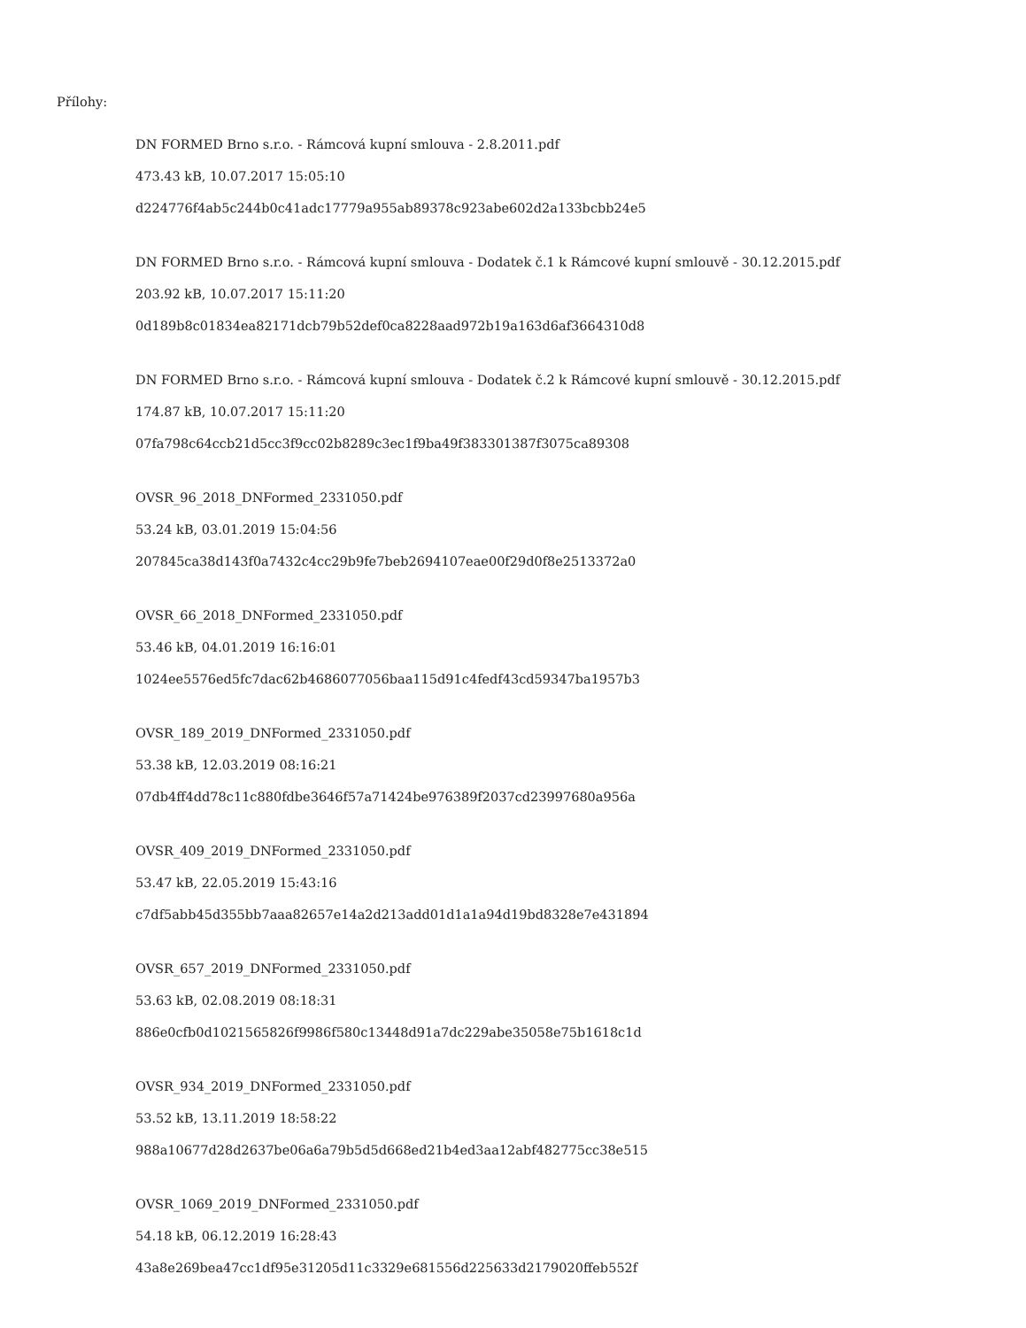Přílohy:
DN FORMED Brno s.r.o. - Rámcová kupní smlouva - 2.8.2011.pdf
473.43 kB, 10.07.2017 15:05:10
d224776f4ab5c244b0c41adc17779a955ab89378c923abe602d2a133bcbb24e5
DN FORMED Brno s.r.o. - Rámcová kupní smlouva - Dodatek č.1 k Rámcové kupní smlouvě - 30.12.2015.pdf
203.92 kB, 10.07.2017 15:11:20
0d189b8c01834ea82171dcb79b52def0ca8228aad972b19a163d6af3664310d8
DN FORMED Brno s.r.o. - Rámcová kupní smlouva - Dodatek č.2 k Rámcové kupní smlouvě - 30.12.2015.pdf
174.87 kB, 10.07.2017 15:11:20
07fa798c64ccb21d5cc3f9cc02b8289c3ec1f9ba49f383301387f3075ca89308
OVSR_96_2018_DNFormed_2331050.pdf
53.24 kB, 03.01.2019 15:04:56
207845ca38d143f0a7432c4cc29b9fe7beb2694107eae00f29d0f8e2513372a0
OVSR_66_2018_DNFormed_2331050.pdf
53.46 kB, 04.01.2019 16:16:01
1024ee5576ed5fc7dac62b4686077056baa115d91c4fedf43cd59347ba1957b3
OVSR_189_2019_DNFormed_2331050.pdf
53.38 kB, 12.03.2019 08:16:21
07db4ff4dd78c11c880fdbe3646f57a71424be976389f2037cd23997680a956a
OVSR_409_2019_DNFormed_2331050.pdf
53.47 kB, 22.05.2019 15:43:16
c7df5abb45d355bb7aaa82657e14a2d213add01d1a1a94d19bd8328e7e431894
OVSR_657_2019_DNFormed_2331050.pdf
53.63 kB, 02.08.2019 08:18:31
886e0cfb0d1021565826f9986f580c13448d91a7dc229abe35058e75b1618c1d
OVSR_934_2019_DNFormed_2331050.pdf
53.52 kB, 13.11.2019 18:58:22
988a10677d28d2637be06a6a79b5d5d668ed21b4ed3aa12abf482775cc38e515
OVSR_1069_2019_DNFormed_2331050.pdf
54.18 kB, 06.12.2019 16:28:43
43a8e269bea47cc1df95e31205d11c3329e681556d225633d2179020ffeb552f